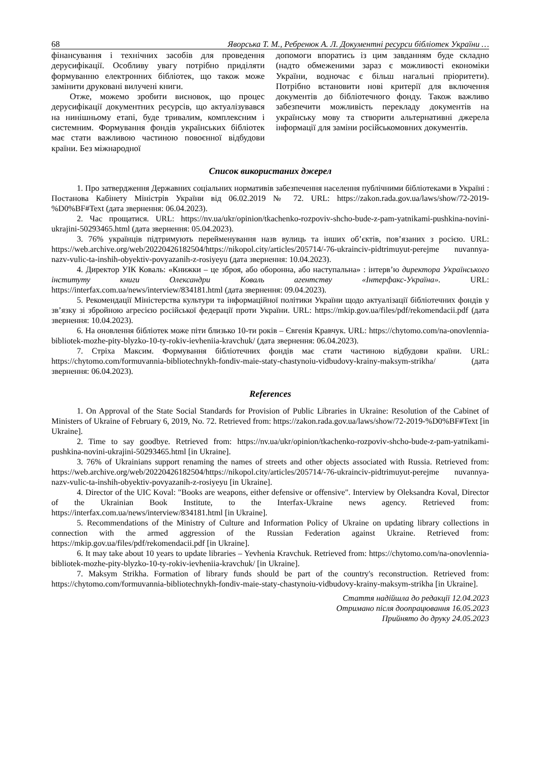68 Яворська Т. М., Ребренюк А. Л. Документні ресурси бібліотек України …
фінансування і технічних засобів для проведення дерусифікації. Особливу увагу потрібно приділяти формуванню електронних бібліотек, що також може замінити друковані вилучені книги.
Отже, можемо зробити висновок, що процес дерусифікації документних ресурсів, що актуалізувався на нинішньому етапі, буде тривалим, комплексним і системним. Формування фондів українських бібліотек має стати важливою частиною повоєнної відбудови країни. Без міжнародної
допомоги впоратись із цим завданням буде складно (надто обмеженими зараз є можливості економіки України, водночас є більш нагальні пріоритети). Потрібно встановити нові критерії для включення документів до бібліотечного фонду. Також важливо забезпечити можливість перекладу документів на українську мову та створити альтернативні джерела інформації для заміни російськомовних документів.
Список використаних джерел
1. Про затвердження Державних соціальних нормативів забезпечення населення публічними бібліотеками в Україні : Постанова Кабінету Міністрів України від 06.02.2019 № 72. URL: https://zakon.rada.gov.ua/laws/show/72-2019-%D0%BF#Text (дата звернення: 06.04.2023).
2. Час прощатися. URL: https://nv.ua/ukr/opinion/tkachenko-rozpoviv-shcho-bude-z-pam-yatnikami-pushkina-novini-ukrajini-50293465.html (дата звернення: 05.04.2023).
3. 76% українців підтримують перейменування назв вулиць та інших об’єктів, пов’язаних з росією. URL: https://web.archive.org/web/20220426182504/https://nikopol.city/articles/205714/-76-ukrainciv-pidtrimuyut-perejme nuvannya-nazv-vulic-ta-inshih-obyektiv-povyazanih-z-rosiyeyu (дата звернення: 10.04.2023).
4. Директор УІК Коваль: «Книжки – це зброя, або оборонна, або наступальна» : інтерв’ю директора Українського інституту книги Олександри Коваль агентству «Інтерфакс-Україна». URL: https://interfax.com.ua/news/interview/834181.html (дата звернення: 09.04.2023).
5. Рекомендації Міністерства культури та інформаційної політики України щодо актуалізації бібліотечних фондів у зв’язку зі збройною агресією російської федерації проти України. URL: https://mkip.gov.ua/files/pdf/rekomendacii.pdf (дата звернення: 10.04.2023).
6. На оновлення бібліотек може піти близько 10-ти років – Євгенія Кравчук. URL: https://chytomo.com/na-onovlennia-bibliotek-mozhe-pity-blyzko-10-ty-rokiv-ievheniia-kravchuk/ (дата звернення: 06.04.2023).
7. Стріха Максим. Формування бібліотечних фондів має стати частиною відбудови країни. URL: https://chytomo.com/formuvannia-bibliotechnykh-fondiv-maie-staty-chastynoiu-vidbudovy-krainy-maksym-strikha/ (дата звернення: 06.04.2023).
References
1. On Approval of the State Social Standards for Provision of Public Libraries in Ukraine: Resolution of the Cabinet of Ministers of Ukraine of February 6, 2019, No. 72. Retrieved from: https://zakon.rada.gov.ua/laws/show/72-2019-%D0%BF#Text [in Ukraine].
2. Time to say goodbye. Retrieved from: https://nv.ua/ukr/opinion/tkachenko-rozpoviv-shcho-bude-z-pam-yatnikami-pushkina-novini-ukrajini-50293465.html [in Ukraine].
3. 76% of Ukrainians support renaming the names of streets and other objects associated with Russia. Retrieved from: https://web.archive.org/web/20220426182504/https://nikopol.city/articles/205714/-76-ukrainciv-pidtrimuyut-perejme nuvannya-nazv-vulic-ta-inshih-obyektiv-povyazanih-z-rosiyeyu [in Ukraine].
4. Director of the UIC Koval: "Books are weapons, either defensive or offensive". Interview by Oleksandra Koval, Director of the Ukrainian Book Institute, to the Interfax-Ukraine news agency. Retrieved from: https://interfax.com.ua/news/interview/834181.html [in Ukraine].
5. Recommendations of the Ministry of Culture and Information Policy of Ukraine on updating library collections in connection with the armed aggression of the Russian Federation against Ukraine. Retrieved from: https://mkip.gov.ua/files/pdf/rekomendacii.pdf [in Ukraine].
6. It may take about 10 years to update libraries – Yevhenia Kravchuk. Retrieved from: https://chytomo.com/na-onovlennia-bibliotek-mozhe-pity-blyzko-10-ty-rokiv-ievheniia-kravchuk/ [in Ukraine].
7. Maksym Strikha. Formation of library funds should be part of the country's reconstruction. Retrieved from: https://chytomo.com/formuvannia-bibliotechnykh-fondiv-maie-staty-chastynoiu-vidbudovy-krainy-maksym-strikha [in Ukraine].
Стаття надійшла до редакції 12.04.2023
Отримано після доопрацювання 16.05.2023
Прийнято до друку 24.05.2023